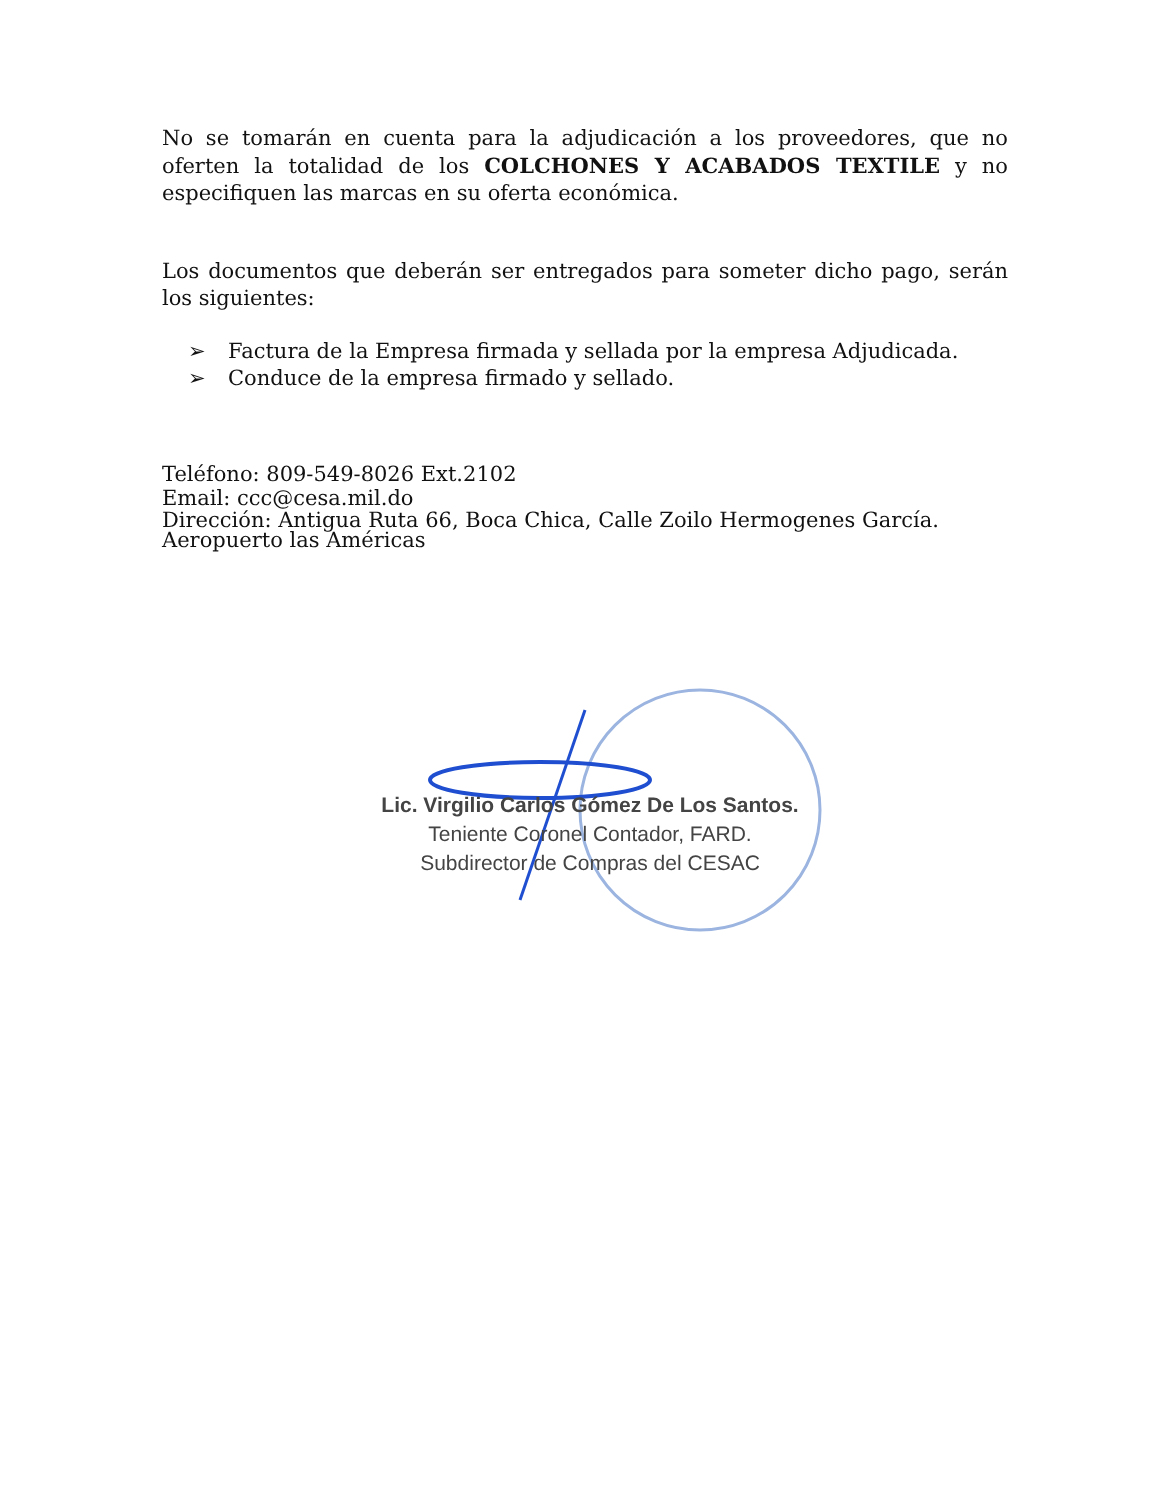No se tomarán en cuenta para la adjudicación a los proveedores, que no oferten la totalidad de los COLCHONES Y ACABADOS TEXTILE y no especifiquen las marcas en su oferta económica.
Los documentos que deberán ser entregados para someter dicho pago, serán los siguientes:
➢ Factura de la Empresa firmada y sellada por la empresa Adjudicada.
➢ Conduce de la empresa firmado y sellado.
Teléfono: 809-549-8026 Ext.2102
Email: ccc@cesa.mil.do
Dirección: Antigua Ruta 66, Boca Chica, Calle Zoilo Hermogenes García.
Aeropuerto las Américas
Lic. Virgilio Carlos Gómez De Los Santos.
Teniente Coronel Contador, FARD.
Subdirector de Compras del CESAC